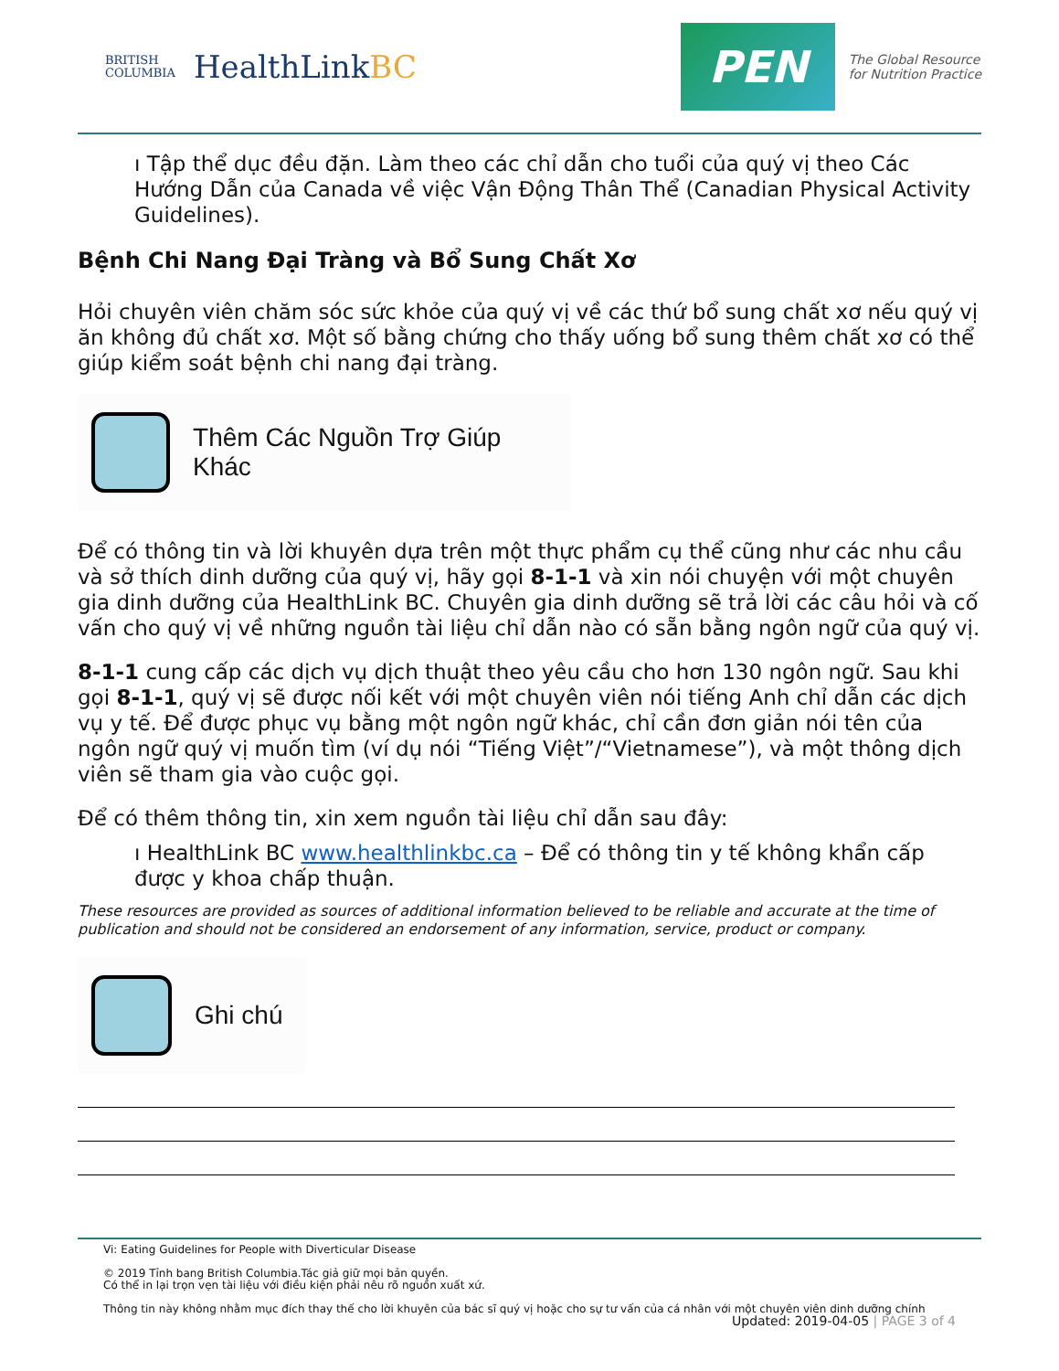BRITISH
COLUMBIA
HealthLinkBC
PEN The Global Resource
for Nutrition Practice
ı Tập thể dục đều đặn. Làm theo các chỉ dẫn cho tuổi của quý vị theo Các Hướng Dẫn của Canada về việc Vận Động Thân Thể (Canadian Physical Activity Guidelines).
Bệnh Chi Nang Đại Tràng và Bổ Sung Chất Xơ
Hỏi chuyên viên chăm sóc sức khỏe của quý vị về các thứ bổ sung chất xơ nếu quý vị ăn không đủ chất xơ. Một số bằng chứng cho thấy uống bổ sung thêm chất xơ có thể giúp kiểm soát bệnh chi nang đại tràng.
Thêm Các Nguồn Trợ Giúp Khác
Để có thông tin và lời khuyên dựa trên một thực phẩm cụ thể cũng như các nhu cầu và sở thích dinh dưỡng của quý vị, hãy gọi 8-1-1 và xin nói chuyện với một chuyên gia dinh dưỡng của HealthLink BC. Chuyên gia dinh dưỡng sẽ trả lời các câu hỏi và cố vấn cho quý vị về những nguồn tài liệu chỉ dẫn nào có sẵn bằng ngôn ngữ của quý vị.
8-1-1 cung cấp các dịch vụ dịch thuật theo yêu cầu cho hơn 130 ngôn ngữ. Sau khi gọi 8-1-1, quý vị sẽ được nối kết với một chuyên viên nói tiếng Anh chỉ dẫn các dịch vụ y tế. Để được phục vụ bằng một ngôn ngữ khác, chỉ cần đơn giản nói tên của ngôn ngữ quý vị muốn tìm (ví dụ nói “Tiếng Việt”/“Vietnamese”), và một thông dịch viên sẽ tham gia vào cuộc gọi.
Để có thêm thông tin, xin xem nguồn tài liệu chỉ dẫn sau đây:
ı HealthLink BC www.healthlinkbc.ca – Để có thông tin y tế không khẩn cấp được y khoa chấp thuận.
These resources are provided as sources of additional information believed to be reliable and accurate at the time of publication and should not be considered an endorsement of any information, service, product or company.
Ghi chú
Vi: Eating Guidelines for People with Diverticular Disease
© 2019 Tỉnh bang British Columbia.Tác giả giữ mọi bản quyền.
Có thể in lại trọn vẹn tài liệu với điều kiện phải nêu rõ nguồn xuất xứ.
Thông tin này không nhằm mục đích thay thế cho lời khuyên của bác sĩ quý vị hoặc cho sự tư vấn của cá nhân với một chuyên viên dinh dưỡng chính
Updated: 2019-04-05 | PAGE 3 of 4